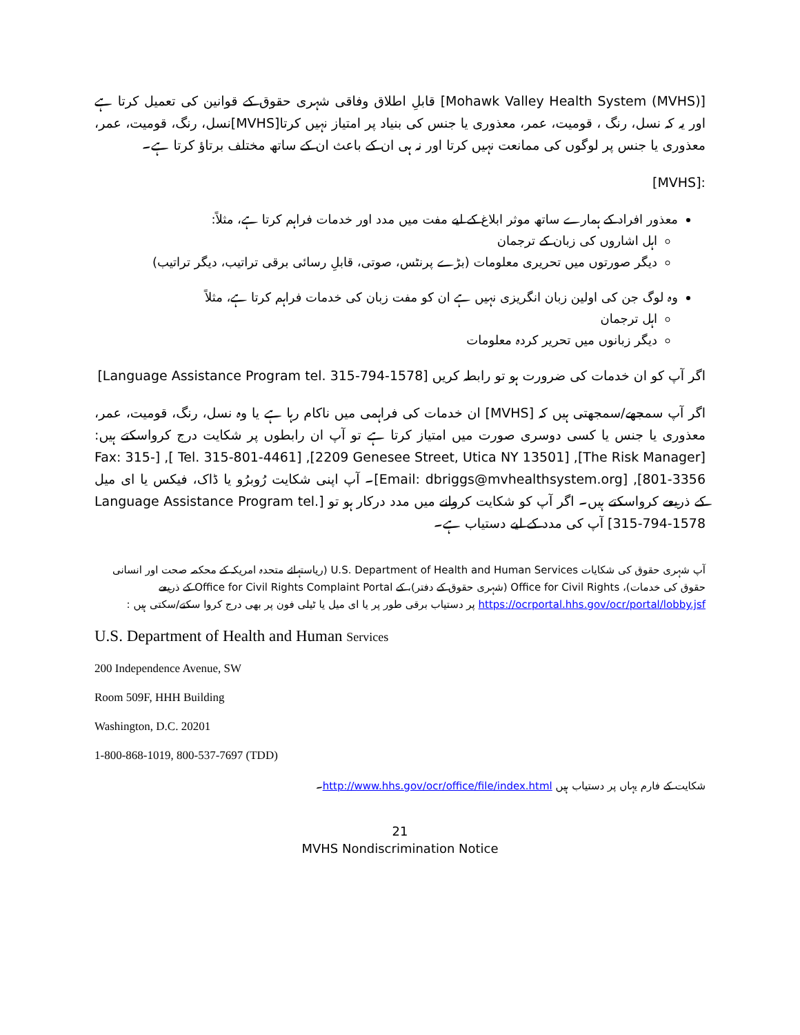[Mohawk Valley Health System (MVHS)] قابلِ اطلاق وفاقی شہری حقوق کے قوانین کی تعمیل کرتا ہے اور یہ کہ نسل، رنگ ، قومیت، عمر، معذوری یا جنس کی بنیاد پر امتیاز نہیں کرتا[MVHS]نسل، رنگ، قومیت، عمر، معذوری یا جنس پر لوگوں کی ممانعت نہیں کرتا اور نہ ہی ان کے باعث ان کے ساتھ مختلف برتاؤ کرتا ہے۔
:[MVHS]
معذور افراد کے ہمارے ساتھ موثر ابلاغ کے لیے مفت میں مدد اور خدمات فراہم کرتا ہے، مثلاً:
اہل اشاروں کی زبان کے ترجمان
دیگر صورتوں میں تحریری معلومات (بڑے پرنٹس، صوتی، قابلِ رسائی برقی تراتیب، دیگر تراتیب)
وہ لوگ جن کی اولین زبان انگریزی نہیں ہے ان کو مفت زبان کی خدمات فراہم کرتا ہے، مثلاً
اہل ترجمان
دیگر زبانوں میں تحریر کردہ معلومات
اگر آپ کو ان خدمات کی ضرورت ہو تو رابطہ کریں [Language Assistance Program tel. 315-794-1578]
اگر آپ سمجھے/سمجھتی ہیں کہ [MVHS] ان خدمات کی فراہمی میں ناکام رہا ہے یا وہ نسل، رنگ، قومیت، عمر، معذوری یا جنس یا کسی دوسری صورت میں امتیاز کرتا ہے تو آپ ان رابطوں پر شکایت درج کرواسکتے ہیں: [The Risk Manager], [2209 Genesee Street, Utica NY 13501], [Tel. 315-801-4461 ], [Fax: 315-801-3356], [Email: dbriggs@mvhealthsystem.org]۔ آپ اپنی شکایت رُوبرُو یا ڈاک، فیکس یا ای میل کے ذریعے کرواسکتے ہیں۔ اگر آپ کو شکایت کروانے میں مدد درکار ہو تو [Language Assistance Program tel. 315-794-1578] آپ کی مدد کے لیے دستیاب ہے۔
آپ شہری حقوق کی شکایات U.S. Department of Health and Human Services (ریاستہائے متحدہ امریکہ کے محکمہ صحت اور انسانی حقوق کی خدمات)، Office for Civil Rights (شہری حقوق کے دفتر)، کے Office for Civil Rights Complaint Portal کے ذریعے https://ocrportal.hhs.gov/ocr/portal/lobby.jsf پر دستیاب برقی طور پر یا ای میل یا ٹیلی فون پر بھی درج کروا سکتے/سکتی ہیں :
U.S. Department of Health and Human Services
200 Independence Avenue, SW
Room 509F, HHH Building
Washington, D.C. 20201
1-800-868-1019, 800-537-7697 (TDD)
شکایت کے فارم یہاں پر دستیاب ہیں http://www.hhs.gov/ocr/office/file/index.html۔
21
MVHS Nondiscrimination Notice